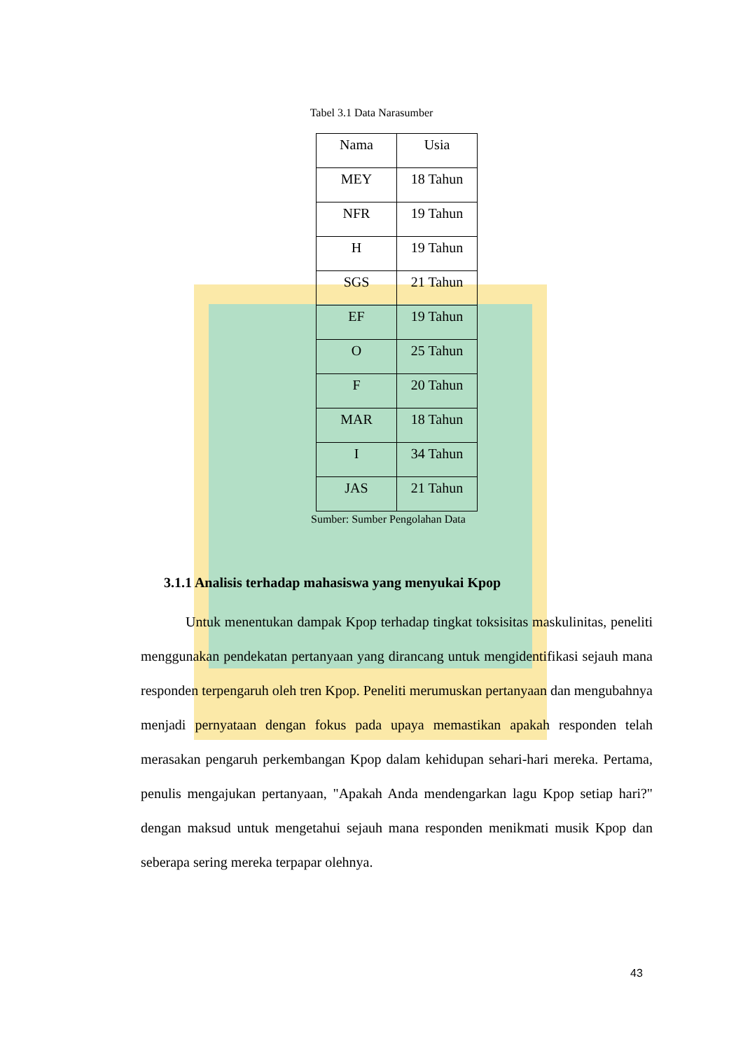Tabel 3.1 Data Narasumber
| Nama | Usia |
| --- | --- |
| MEY | 18 Tahun |
| NFR | 19 Tahun |
| H | 19 Tahun |
| SGS | 21 Tahun |
| EF | 19 Tahun |
| O | 25 Tahun |
| F | 20 Tahun |
| MAR | 18 Tahun |
| I | 34 Tahun |
| JAS | 21 Tahun |
Sumber: Sumber Pengolahan Data
3.1.1 Analisis terhadap mahasiswa yang menyukai Kpop
Untuk menentukan dampak Kpop terhadap tingkat toksisitas maskulinitas, peneliti menggunakan pendekatan pertanyaan yang dirancang untuk mengidentifikasi sejauh mana responden terpengaruh oleh tren Kpop. Peneliti merumuskan pertanyaan dan mengubahnya menjadi pernyataan dengan fokus pada upaya memastikan apakah responden telah merasakan pengaruh perkembangan Kpop dalam kehidupan sehari-hari mereka. Pertama, penulis mengajukan pertanyaan, "Apakah Anda mendengarkan lagu Kpop setiap hari?" dengan maksud untuk mengetahui sejauh mana responden menikmati musik Kpop dan seberapa sering mereka terpapar olehnya.
43